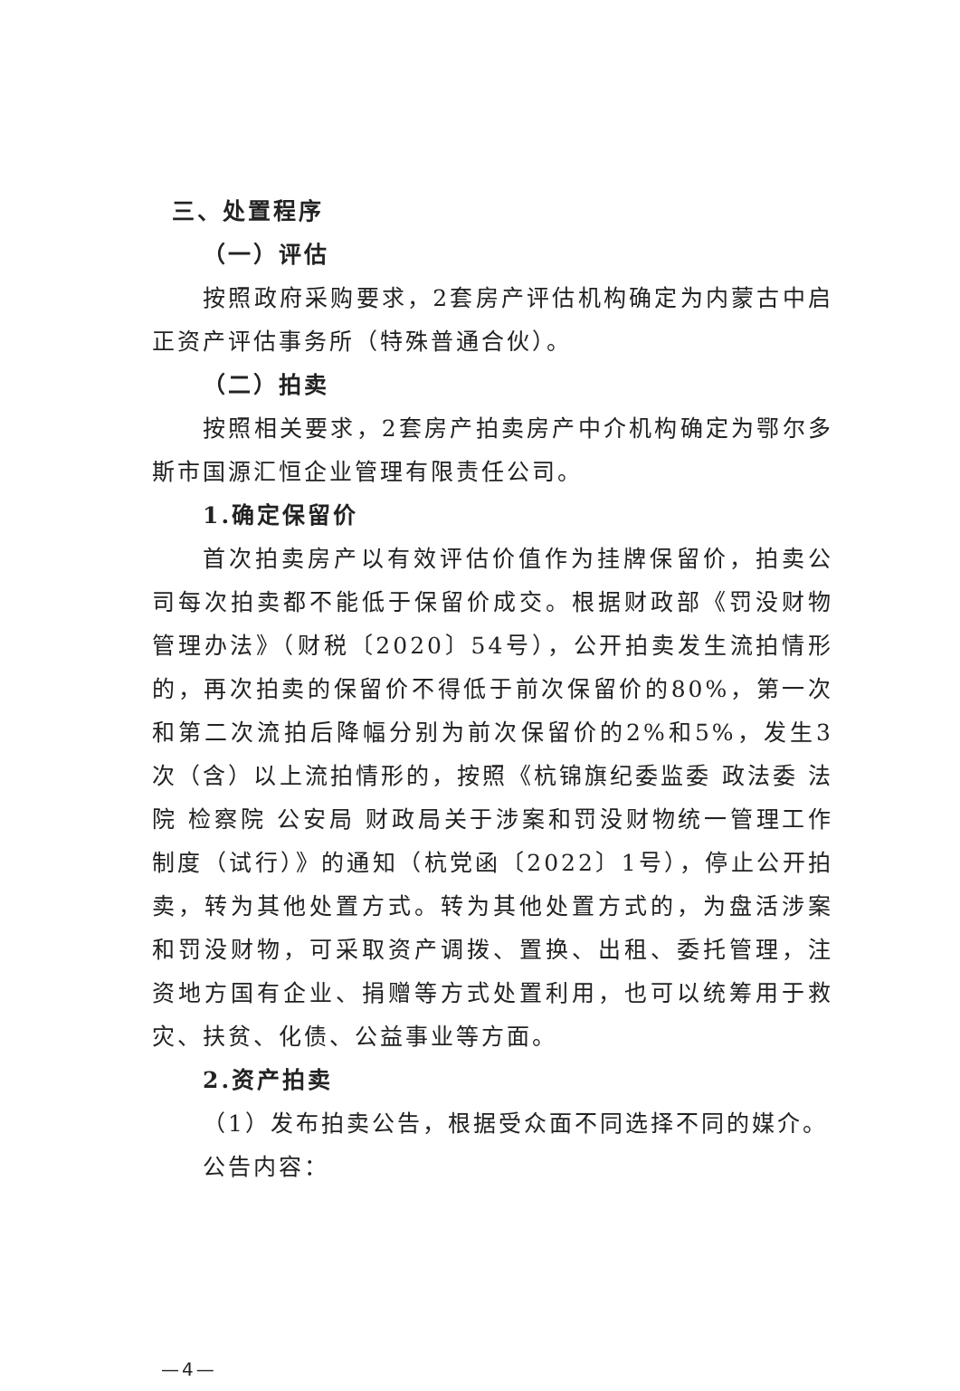三、处置程序
（一）评估
按照政府采购要求，2套房产评估机构确定为内蒙古中启正资产评估事务所（特殊普通合伙）。
（二）拍卖
按照相关要求，2套房产拍卖房产中介机构确定为鄂尔多斯市国源汇恒企业管理有限责任公司。
1.确定保留价
首次拍卖房产以有效评估价值作为挂牌保留价，拍卖公司每次拍卖都不能低于保留价成交。根据财政部《罚没财物管理办法》（财税〔2020〕54号），公开拍卖发生流拍情形的，再次拍卖的保留价不得低于前次保留价的80%，第一次和第二次流拍后降幅分别为前次保留价的2%和5%，发生3次（含）以上流拍情形的，按照《杭锦旗纪委监委 政法委 法院 检察院 公安局 财政局关于涉案和罚没财物统一管理工作制度（试行）》的通知（杭党函〔2022〕1号），停止公开拍卖，转为其他处置方式。转为其他处置方式的，为盘活涉案和罚没财物，可采取资产调拨、置换、出租、委托管理，注资地方国有企业、捐赠等方式处置利用，也可以统筹用于救灾、扶贫、化债、公益事业等方面。
2.资产拍卖
（1）发布拍卖公告，根据受众面不同选择不同的媒介。
公告内容：
—4—